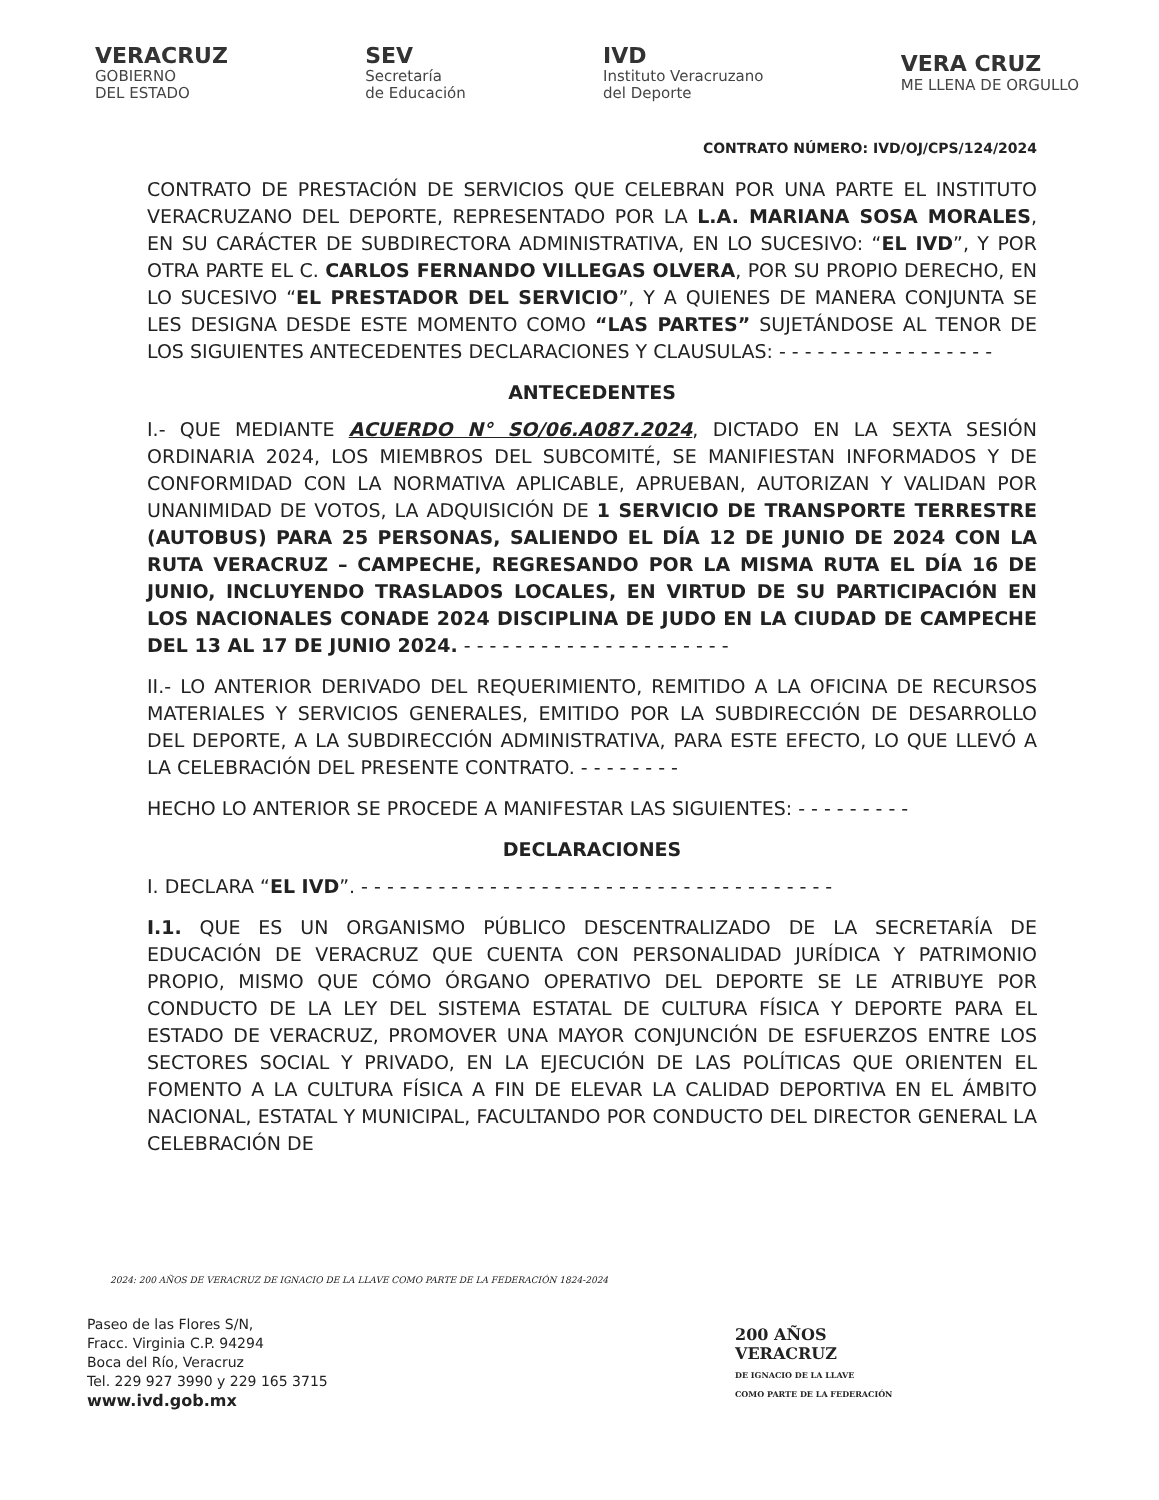VERACRUZ
GOBIERNO
DEL ESTADO
SEV
Secretaría
de Educación
IVD
Instituto Veracruzano
del Deporte
VERA CRUZ
ME LLENA DE ORGULLO
CONTRATO NÚMERO: IVD/OJ/CPS/124/2024
CONTRATO DE PRESTACIÓN DE SERVICIOS QUE CELEBRAN POR UNA PARTE EL INSTITUTO VERACRUZANO DEL DEPORTE, REPRESENTADO POR LA L.A. MARIANA SOSA MORALES, EN SU CARÁCTER DE SUBDIRECTORA ADMINISTRATIVA, EN LO SUCESIVO: “EL IVD”, Y POR OTRA PARTE EL C. CARLOS FERNANDO VILLEGAS OLVERA, POR SU PROPIO DERECHO, EN LO SUCESIVO “EL PRESTADOR DEL SERVICIO”, Y A QUIENES DE MANERA CONJUNTA SE LES DESIGNA DESDE ESTE MOMENTO COMO “LAS PARTES” SUJETÁNDOSE AL TENOR DE LOS SIGUIENTES ANTECEDENTES DECLARACIONES Y CLAUSULAS: - - - - - - - - - - - - - - - - -
ANTECEDENTES
I.- QUE MEDIANTE ACUERDO N° SO/06.A087.2024, DICTADO EN LA SEXTA SESIÓN ORDINARIA 2024, LOS MIEMBROS DEL SUBCOMITÉ, SE MANIFIESTAN INFORMADOS Y DE CONFORMIDAD CON LA NORMATIVA APLICABLE, APRUEBAN, AUTORIZAN Y VALIDAN POR UNANIMIDAD DE VOTOS, LA ADQUISICIÓN DE 1 SERVICIO DE TRANSPORTE TERRESTRE (AUTOBUS) PARA 25 PERSONAS, SALIENDO EL DÍA 12 DE JUNIO DE 2024 CON LA RUTA VERACRUZ – CAMPECHE, REGRESANDO POR LA MISMA RUTA EL DÍA 16 DE JUNIO, INCLUYENDO TRASLADOS LOCALES, EN VIRTUD DE SU PARTICIPACIÓN EN LOS NACIONALES CONADE 2024 DISCIPLINA DE JUDO EN LA CIUDAD DE CAMPECHE DEL 13 AL 17 DE JUNIO 2024. - - - - - - - - - - - - - - - - - - - - -
II.- LO ANTERIOR DERIVADO DEL REQUERIMIENTO, REMITIDO A LA OFICINA DE RECURSOS MATERIALES Y SERVICIOS GENERALES, EMITIDO POR LA SUBDIRECCIÓN DE DESARROLLO DEL DEPORTE, A LA SUBDIRECCIÓN ADMINISTRATIVA, PARA ESTE EFECTO, LO QUE LLEVÓ A LA CELEBRACIÓN DEL PRESENTE CONTRATO. - - - - - - - -
HECHO LO ANTERIOR SE PROCEDE A MANIFESTAR LAS SIGUIENTES: - - - - - - - - -
DECLARACIONES
I. DECLARA “EL IVD”. - - - - - - - - - - - - - - - - - - - - - - - - - - - - - - - - - - - - -
I.1. QUE ES UN ORGANISMO PÚBLICO DESCENTRALIZADO DE LA SECRETARÍA DE EDUCACIÓN DE VERACRUZ QUE CUENTA CON PERSONALIDAD JURÍDICA Y PATRIMONIO PROPIO, MISMO QUE CÓMO ÓRGANO OPERATIVO DEL DEPORTE SE LE ATRIBUYE POR CONDUCTO DE LA LEY DEL SISTEMA ESTATAL DE CULTURA FÍSICA Y DEPORTE PARA EL ESTADO DE VERACRUZ, PROMOVER UNA MAYOR CONJUNCIÓN DE ESFUERZOS ENTRE LOS SECTORES SOCIAL Y PRIVADO, EN LA EJECUCIÓN DE LAS POLÍTICAS QUE ORIENTEN EL FOMENTO A LA CULTURA FÍSICA A FIN DE ELEVAR LA CALIDAD DEPORTIVA EN EL ÁMBITO NACIONAL, ESTATAL Y MUNICIPAL, FACULTANDO POR CONDUCTO DEL DIRECTOR GENERAL LA CELEBRACIÓN DE
2024: 200 AÑOS DE VERACRUZ DE IGNACIO DE LA LLAVE COMO PARTE DE LA FEDERACIÓN 1824-2024
Paseo de las Flores S/N,
Fracc. Virginia C.P. 94294
Boca del Río, Veracruz
Tel. 229 927 3990 y 229 165 3715
www.ivd.gob.mx
200 AÑOS
VERACRUZ
DE IGNACIO DE LA LLAVE
COMO PARTE DE LA FEDERACIÓN